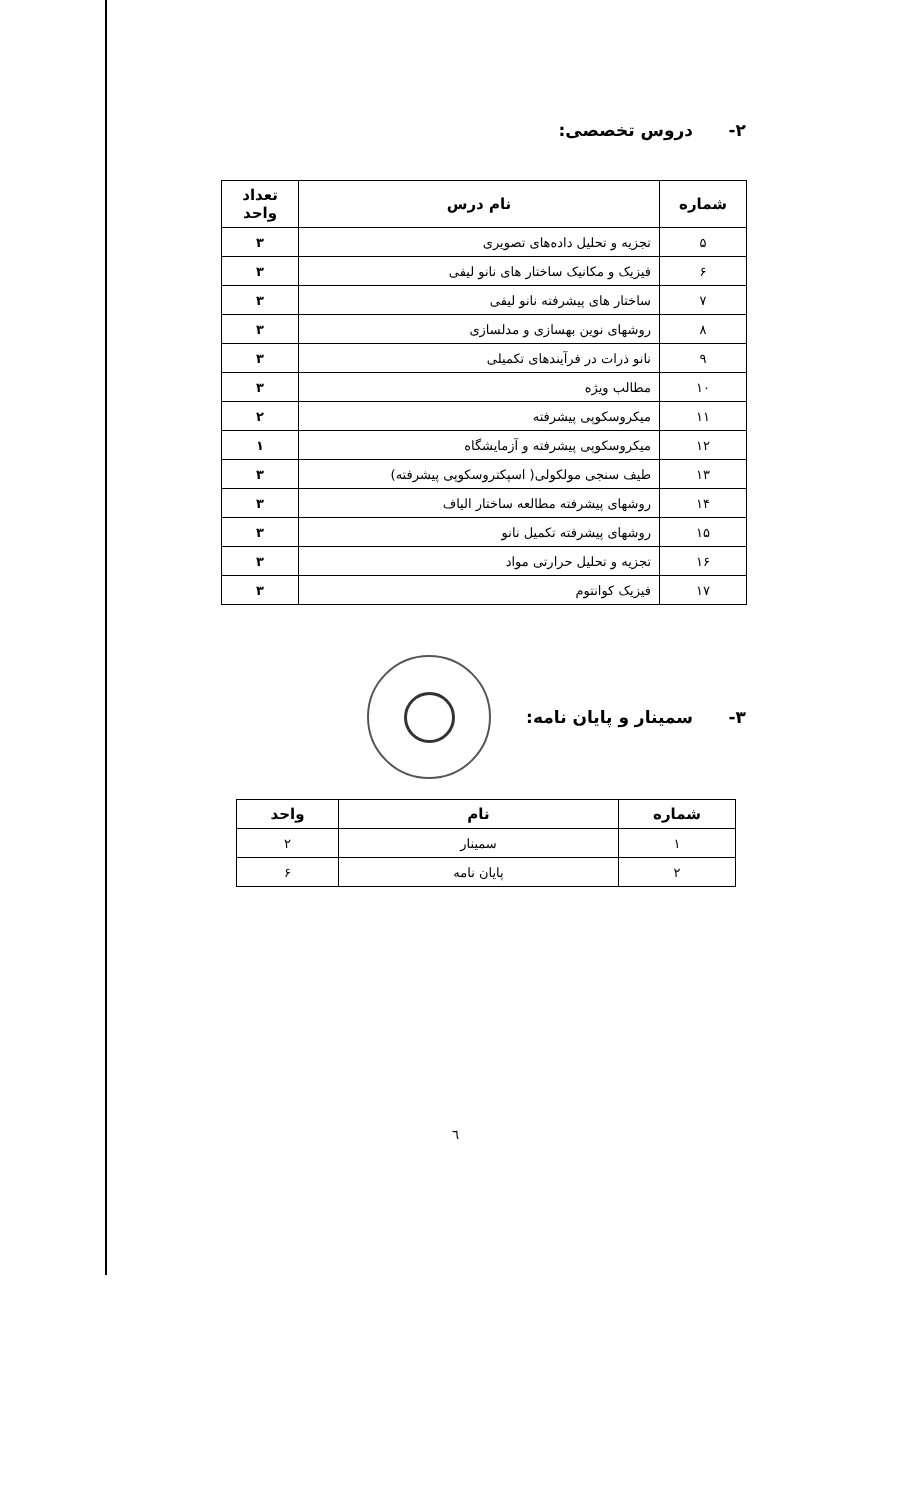۲- دروس تخصصی:
| شماره | نام درس | تعداد واحد |
| --- | --- | --- |
| ۵ | تجزیه و تحلیل داده‌های تصویری | ۳ |
| ۶ | فیزیک و مکانیک ساختار های نانو لیفی | ۳ |
| ۷ | ساختار های پیشرفته نانو لیفی | ۳ |
| ۸ | روشهای نوین بهسازی و مدلسازی | ۳ |
| ۹ | نانو ذرات در فرآیندهای تکمیلی | ۳ |
| ۱۰ | مطالب ویژه | ۳ |
| ۱۱ | میکروسکوپی پیشرفته | ۲ |
| ۱۲ | میکروسکوپی پیشرفته و آزمایشگاه | ۱ |
| ۱۳ | طیف سنجی مولکولی( اسپکتروسکوپی پیشرفته) | ۳ |
| ۱۴ | روشهای پیشرفته مطالعه ساختار الیاف | ۳ |
| ۱۵ | روشهای پیشرفته تکمیل نانو | ۳ |
| ۱۶ | تجزیه و تحلیل حرارتی مواد | ۳ |
| ۱۷ | فیزیک کوانتوم | ۳ |
۳- سمینار و پایان نامه:
| شماره | نام | واحد |
| --- | --- | --- |
| ۱ | سمینار | ۲ |
| ۲ | پایان نامه | ۶ |
٦